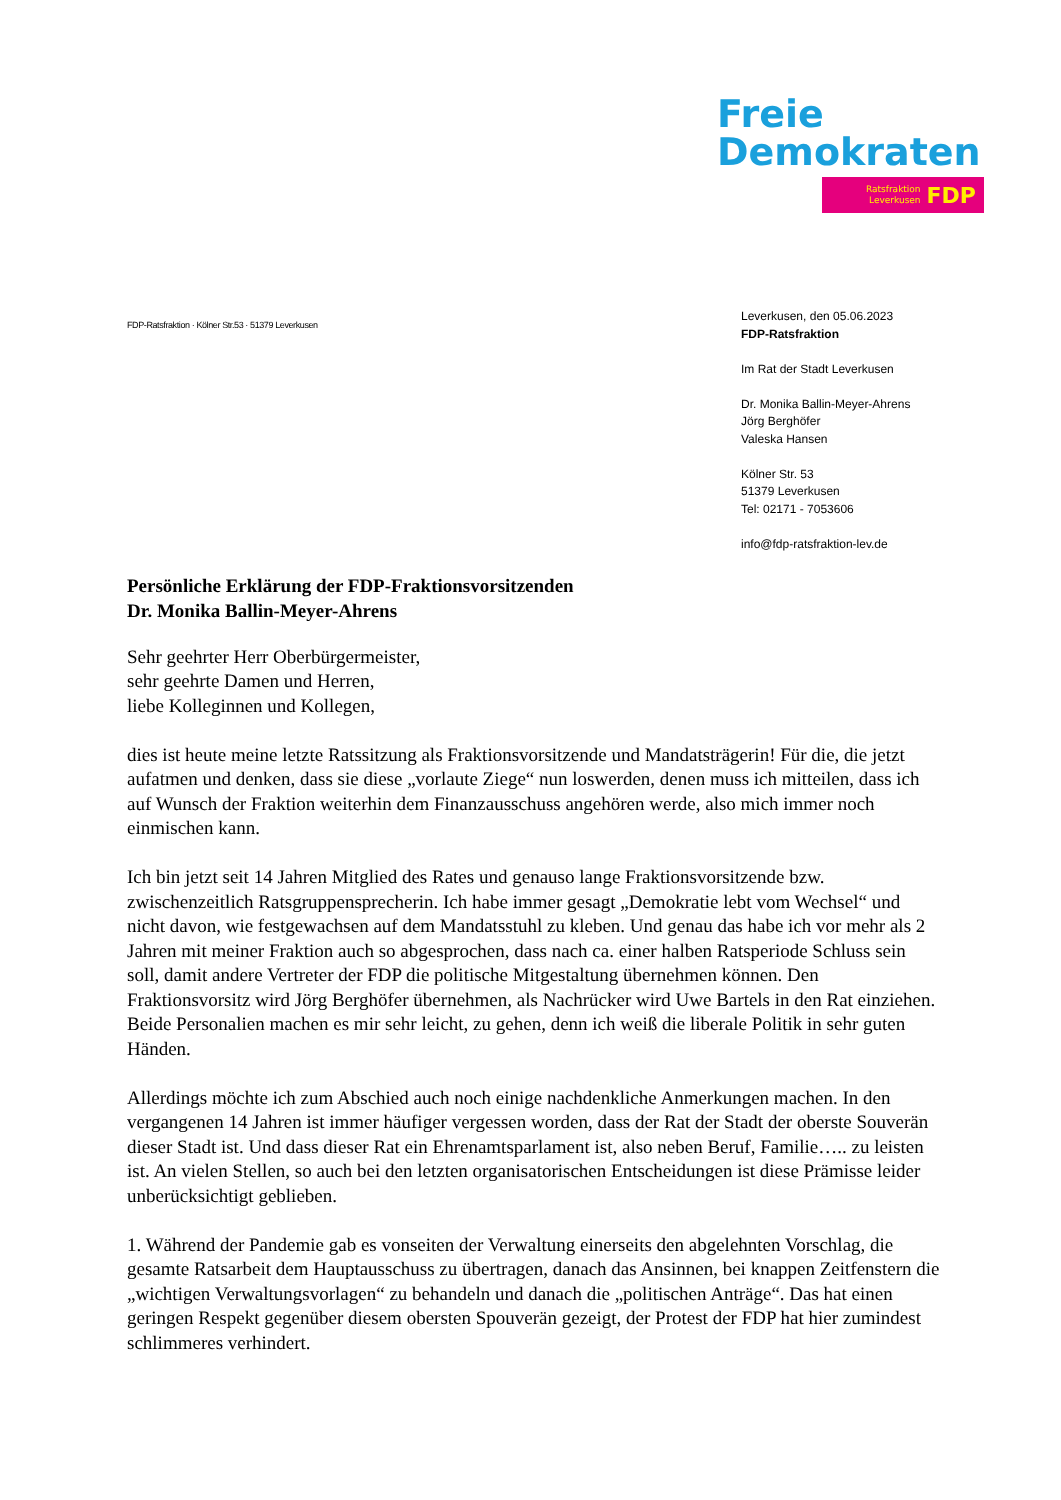Freie
Demokraten
Ratsfraktion
Leverkusen FDP
FDP-Ratsfraktion · Kölner Str.53 · 51379 Leverkusen
Leverkusen, den 05.06.2023
FDP-Ratsfraktion
Im Rat der Stadt Leverkusen
Dr. Monika Ballin-Meyer-Ahrens
Jörg Berghöfer
Valeska Hansen
Kölner Str. 53
51379 Leverkusen
Tel: 02171 - 7053606
info@fdp-ratsfraktion-lev.de
Persönliche Erklärung der FDP-Fraktionsvorsitzenden
Dr. Monika Ballin-Meyer-Ahrens
Sehr geehrter Herr Oberbürgermeister,
sehr geehrte Damen und Herren,
liebe Kolleginnen und Kollegen,
dies ist heute meine letzte Ratssitzung als Fraktionsvorsitzende und Mandatsträgerin! Für die, die jetzt aufatmen und denken, dass sie diese „vorlaute Ziege“ nun loswerden, denen muss ich mitteilen, dass ich auf Wunsch der Fraktion weiterhin dem Finanzausschuss angehören werde, also mich immer noch einmischen kann.
Ich bin jetzt seit 14 Jahren Mitglied des Rates und genauso lange Fraktionsvorsitzende bzw. zwischenzeitlich Ratsgruppensprecherin. Ich habe immer gesagt „Demokratie lebt vom Wechsel“ und nicht davon, wie festgewachsen auf dem Mandatsstuhl zu kleben. Und genau das habe ich vor mehr als 2 Jahren mit meiner Fraktion auch so abgesprochen, dass nach ca. einer halben Ratsperiode Schluss sein soll, damit andere Vertreter der FDP die politische Mitgestaltung übernehmen können. Den Fraktionsvorsitz wird Jörg Berghöfer übernehmen, als Nachrücker wird Uwe Bartels in den Rat einziehen. Beide Personalien machen es mir sehr leicht, zu gehen, denn ich weiß die liberale Politik in sehr guten Händen.
Allerdings möchte ich zum Abschied auch noch einige nachdenkliche Anmerkungen machen. In den vergangenen 14 Jahren ist immer häufiger vergessen worden, dass der Rat der Stadt der oberste Souverän dieser Stadt ist. Und dass dieser Rat ein Ehrenamtsparlament ist, also neben Beruf, Familie….. zu leisten ist. An vielen Stellen, so auch bei den letzten organisatorischen Entscheidungen ist diese Prämisse leider unberücksichtigt geblieben.
1. Während der Pandemie gab es vonseiten der Verwaltung einerseits den abgelehnten Vorschlag, die gesamte Ratsarbeit dem Hauptausschuss zu übertragen, danach das Ansinnen, bei knappen Zeitfenstern die „wichtigen Verwaltungsvorlagen“ zu behandeln und danach die „politischen Anträge“. Das hat einen geringen Respekt gegenüber diesem obersten Spouverän gezeigt, der Protest der FDP hat hier zumindest schlimmeres verhindert.